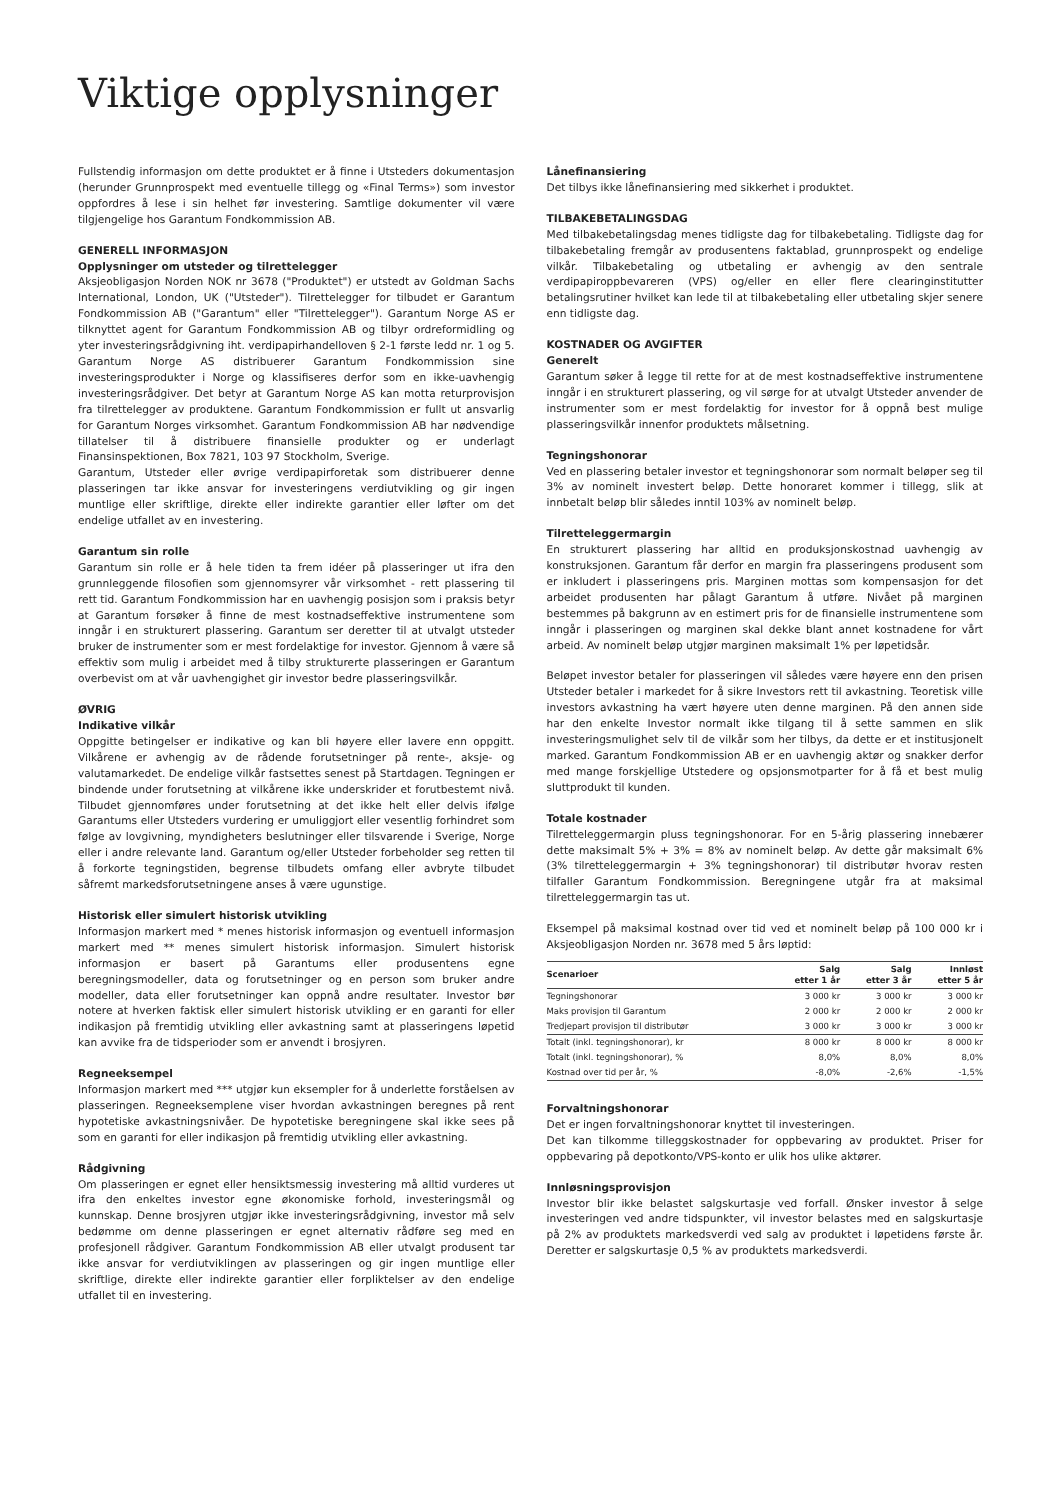Viktige opplysninger
Fullstendig informasjon om dette produktet er å finne i Utsteders dokumentasjon (herunder Grunnprospekt med eventuelle tillegg og «Final Terms») som investor oppfordres å lese i sin helhet før investering. Samtlige dokumenter vil være tilgjengelige hos Garantum Fondkommission AB.
GENERELL INFORMASJON
Opplysninger om utsteder og tilrettelegger
Aksjeobligasjon Norden NOK nr 3678 ("Produktet") er utstedt av Goldman Sachs International, London, UK ("Utsteder"). Tilrettelegger for tilbudet er Garantum Fondkommission AB ("Garantum" eller "Tilrettelegger"). Garantum Norge AS er tilknyttet agent for Garantum Fondkommission AB og tilbyr ordreformidling og yter investeringsrådgivning iht. verdipapirhandelloven § 2-1 første ledd nr. 1 og 5. Garantum Norge AS distribuerer Garantum Fondkommission sine investeringsprodukter i Norge og klassifiseres derfor som en ikke-uavhengig investeringsrådgiver. Det betyr at Garantum Norge AS kan motta returprovisjon fra tilrettelegger av produktene. Garantum Fondkommission er fullt ut ansvarlig for Garantum Norges virksomhet. Garantum Fondkommission AB har nødvendige tillatelser til å distribuere finansielle produkter og er underlagt Finansinspektionen, Box 7821, 103 97 Stockholm, Sverige.
Garantum, Utsteder eller øvrige verdipapirforetak som distribuerer denne plasseringen tar ikke ansvar for investeringens verdiutvikling og gir ingen muntlige eller skriftlige, direkte eller indirekte garantier eller løfter om det endelige utfallet av en investering.
Garantum sin rolle
Garantum sin rolle er å hele tiden ta frem idéer på plasseringer ut ifra den grunnleggende filosofien som gjennomsyrer vår virksomhet - rett plassering til rett tid. Garantum Fondkommission har en uavhengig posisjon som i praksis betyr at Garantum forsøker å finne de mest kostnadseffektive instrumentene som inngår i en strukturert plassering. Garantum ser deretter til at utvalgt utsteder bruker de instrumenter som er mest fordelaktige for investor. Gjennom å være så effektiv som mulig i arbeidet med å tilby strukturerte plasseringen er Garantum overbevist om at vår uavhengighet gir investor bedre plasseringsvilkår.
ØVRIG
Indikative vilkår
Oppgitte betingelser er indikative og kan bli høyere eller lavere enn oppgitt. Vilkårene er avhengig av de rådende forutsetninger på rente-, aksje- og valutamarkedet. De endelige vilkår fastsettes senest på Startdagen. Tegningen er bindende under forutsetning at vilkårene ikke underskrider et forutbestemt nivå. Tilbudet gjennomføres under forutsetning at det ikke helt eller delvis ifølge Garantums eller Utsteders vurdering er umuliggjort eller vesentlig forhindret som følge av lovgivning, myndigheters beslutninger eller tilsvarende i Sverige, Norge eller i andre relevante land. Garantum og/eller Utsteder forbeholder seg retten til å forkorte tegningstiden, begrense tilbudets omfang eller avbryte tilbudet såfremt markedsforutsetningene anses å være ugunstige.
Historisk eller simulert historisk utvikling
Informasjon markert med * menes historisk informasjon og eventuell informasjon markert med ** menes simulert historisk informasjon. Simulert historisk informasjon er basert på Garantums eller produsentens egne beregningsmodeller, data og forutsetninger og en person som bruker andre modeller, data eller forutsetninger kan oppnå andre resultater. Investor bør notere at hverken faktisk eller simulert historisk utvikling er en garanti for eller indikasjon på fremtidig utvikling eller avkastning samt at plasseringens løpetid kan avvike fra de tidsperioder som er anvendt i brosjyren.
Regneeksempel
Informasjon markert med *** utgjør kun eksempler for å underlette forståelsen av plasseringen. Regneeksemplene viser hvordan avkastningen beregnes på rent hypotetiske avkastningsnivåer. De hypotetiske beregningene skal ikke sees på som en garanti for eller indikasjon på fremtidig utvikling eller avkastning.
Rådgivning
Om plasseringen er egnet eller hensiktsmessig investering må alltid vurderes ut ifra den enkeltes investor egne økonomiske forhold, investeringsmål og kunnskap. Denne brosjyren utgjør ikke investeringsrådgivning, investor må selv bedømme om denne plasseringen er egnet alternativ rådføre seg med en profesjonell rådgiver. Garantum Fondkommission AB eller utvalgt produsent tar ikke ansvar for verdiutviklingen av plasseringen og gir ingen muntlige eller skriftlige, direkte eller indirekte garantier eller forpliktelser av den endelige utfallet til en investering.
Lånefinansiering
Det tilbys ikke lånefinansiering med sikkerhet i produktet.
TILBAKEBETALINGSDAG
Med tilbakebetalingsdag menes tidligste dag for tilbakebetaling. Tidligste dag for tilbakebetaling fremgår av produsentens faktablad, grunnprospekt og endelige vilkår. Tilbakebetaling og utbetaling er avhengig av den sentrale verdipapiroppbevareren (VPS) og/eller en eller flere clearinginstitutter betalingsrutiner hvilket kan lede til at tilbakebetaling eller utbetaling skjer senere enn tidligste dag.
KOSTNADER OG AVGIFTER
Generelt
Garantum søker å legge til rette for at de mest kostnadseffektive instrumentene inngår i en strukturert plassering, og vil sørge for at utvalgt Utsteder anvender de instrumenter som er mest fordelaktig for investor for å oppnå best mulige plasseringsvilkår innenfor produktets målsetning.
Tegningshonorar
Ved en plassering betaler investor et tegningshonorar som normalt beløper seg til 3% av nominelt investert beløp. Dette honoraret kommer i tillegg, slik at innbetalt beløp blir således inntil 103% av nominelt beløp.
Tilretteleggermargin
En strukturert plassering har alltid en produksjonskostnad uavhengig av konstruksjonen. Garantum får derfor en margin fra plasseringens produsent som er inkludert i plasseringens pris. Marginen mottas som kompensasjon for det arbeidet produsenten har pålagt Garantum å utføre. Nivået på marginen bestemmes på bakgrunn av en estimert pris for de finansielle instrumentene som inngår i plasseringen og marginen skal dekke blant annet kostnadene for vårt arbeid. Av nominelt beløp utgjør marginen maksimalt 1% per løpetidsår.
Beløpet investor betaler for plasseringen vil således være høyere enn den prisen Utsteder betaler i markedet for å sikre Investors rett til avkastning. Teoretisk ville investors avkastning ha vært høyere uten denne marginen. På den annen side har den enkelte Investor normalt ikke tilgang til å sette sammen en slik investeringsmulighet selv til de vilkår som her tilbys, da dette er et institusjonelt marked. Garantum Fondkommission AB er en uavhengig aktør og snakker derfor med mange forskjellige Utstedere og opsjonsmotparter for å få et best mulig sluttprodukt til kunden.
Totale kostnader
Tilretteleggermargin pluss tegningshonorar. For en 5-årig plassering innebærer dette maksimalt 5% + 3% = 8% av nominelt beløp. Av dette går maksimalt 6% (3% tilretteleggermargin + 3% tegningshonorar) til distributør hvorav resten tilfaller Garantum Fondkommission. Beregningene utgår fra at maksimal tilretteleggermargin tas ut.
Eksempel på maksimal kostnad over tid ved et nominelt beløp på 100 000 kr i Aksjeobligasjon Norden nr. 3678 med 5 års løptid:
| Scenarioer | Salg etter 1 år | Salg etter 3 år | Innløst etter 5 år |
| --- | --- | --- | --- |
| Tegningshonorar | 3 000 kr | 3 000 kr | 3 000 kr |
| Maks provisjon til Garantum | 2 000 kr | 2 000 kr | 2 000 kr |
| Tredjepart provisjon til distributør | 3 000 kr | 3 000 kr | 3 000 kr |
| Totalt (inkl. tegningshonorar), kr | 8 000 kr | 8 000 kr | 8 000 kr |
| Totalt (inkl. tegningshonorar), % | 8,0% | 8,0% | 8,0% |
| Kostnad over tid per år, % | -8,0% | -2,6% | -1,5% |
Forvaltningshonorar
Det er ingen forvaltningshonorar knyttet til investeringen.
Det kan tilkomme tilleggskostnader for oppbevaring av produktet. Priser for oppbevaring på depotkonto/VPS-konto er ulik hos ulike aktører.
Innløsningsprovisjon
Investor blir ikke belastet salgskurtasje ved forfall. Ønsker investor å selge investeringen ved andre tidspunkter, vil investor belastes med en salgskurtasje på 2% av produktets markedsverdi ved salg av produktet i løpetidens første år. Deretter er salgskurtasje 0,5 % av produktets markedsverdi.